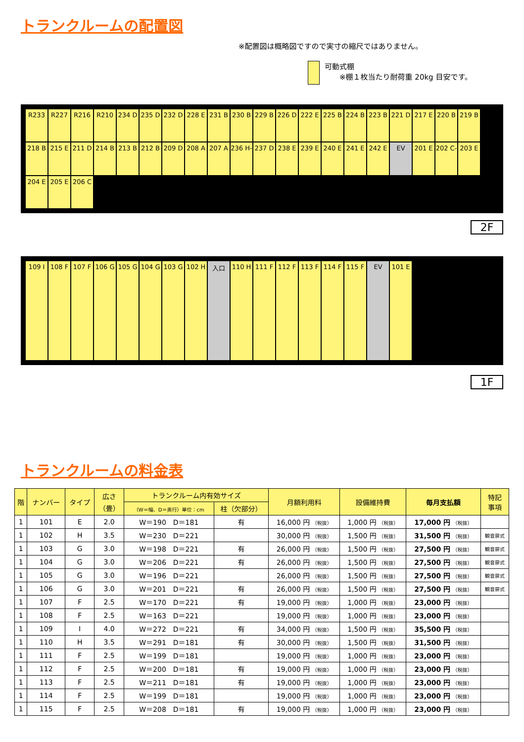トランクルームの配置図
※配置図は概略図ですので実寸の縮尺ではありません。
可動式棚
　　※棚１枚当たり耐荷重 20kg 目安です。
R233
R227
R216
R210
234 D
235 D
232 D
228 E
231 B
230 B
229 B
226 D
222 E
225 B
224 B
223 B
221 D
217 E
220 B
219 B
218 B
215 E
211 D
214 B
213 B
212 B
209 D
208 A
207 A
236 H-
237 D
238 E
239 E
240 E
241 E
242 E
EV
201 E
202 C-
203 E
204 E
205 E
206 C
2F
109 I
108 F
107 F
106 G
105 G
104 G
103 G
102 H
入口
110 H
111 F
112 F
113 F
114 F
115 F
EV
101 E
1F
トランクルームの料金表
| 階 | ナンバー | タイプ | 広さ （畳） | トランクルーム内有効サイズ | | 月額利用料 | 設備維持費 | 毎月支払額 | 特記 事項 |
| --- | --- | --- | --- | --- | --- | --- | --- | --- | --- |
| | | | | （W＝幅、D＝奥行）単位：cm | 柱（欠部分） | | | | |
| 1 | 101 | E | 2.0 | W＝190 D＝181 | 有 | 16,000 円 （税抜） | 1,000 円 （税抜） | 17,000 円 （税抜） | |
| 1 | 102 | H | 3.5 | W＝230 D＝221 | | 30,000 円 （税抜） | 1,500 円 （税抜） | 31,500 円 （税抜） | 観音扉式 |
| 1 | 103 | G | 3.0 | W＝198 D＝221 | 有 | 26,000 円 （税抜） | 1,500 円 （税抜） | 27,500 円 （税抜） | 観音扉式 |
| 1 | 104 | G | 3.0 | W＝206 D＝221 | 有 | 26,000 円 （税抜） | 1,500 円 （税抜） | 27,500 円 （税抜） | 観音扉式 |
| 1 | 105 | G | 3.0 | W＝196 D＝221 | | 26,000 円 （税抜） | 1,500 円 （税抜） | 27,500 円 （税抜） | 観音扉式 |
| 1 | 106 | G | 3.0 | W＝201 D＝221 | 有 | 26,000 円 （税抜） | 1,500 円 （税抜） | 27,500 円 （税抜） | 観音扉式 |
| 1 | 107 | F | 2.5 | W＝170 D＝221 | 有 | 19,000 円 （税抜） | 1,000 円 （税抜） | 23,000 円 （税抜） | |
| 1 | 108 | F | 2.5 | W＝163 D＝221 | | 19,000 円 （税抜） | 1,000 円 （税抜） | 23,000 円 （税抜） | |
| 1 | 109 | I | 4.0 | W＝272 D＝221 | 有 | 34,000 円 （税抜） | 1,500 円 （税抜） | 35,500 円 （税抜） | |
| 1 | 110 | H | 3.5 | W＝291 D＝181 | 有 | 30,000 円 （税抜） | 1,500 円 （税抜） | 31,500 円 （税抜） | |
| 1 | 111 | F | 2.5 | W＝199 D＝181 | | 19,000 円 （税抜） | 1,000 円 （税抜） | 23,000 円 （税抜） | |
| 1 | 112 | F | 2.5 | W＝200 D＝181 | 有 | 19,000 円 （税抜） | 1,000 円 （税抜） | 23,000 円 （税抜） | |
| 1 | 113 | F | 2.5 | W＝211 D＝181 | 有 | 19,000 円 （税抜） | 1,000 円 （税抜） | 23,000 円 （税抜） | |
| 1 | 114 | F | 2.5 | W＝199 D＝181 | | 19,000 円 （税抜） | 1,000 円 （税抜） | 23,000 円 （税抜） | |
| 1 | 115 | F | 2.5 | W＝208 D＝181 | 有 | 19,000 円 （税抜） | 1,000 円 （税抜） | 23,000 円 （税抜） | |